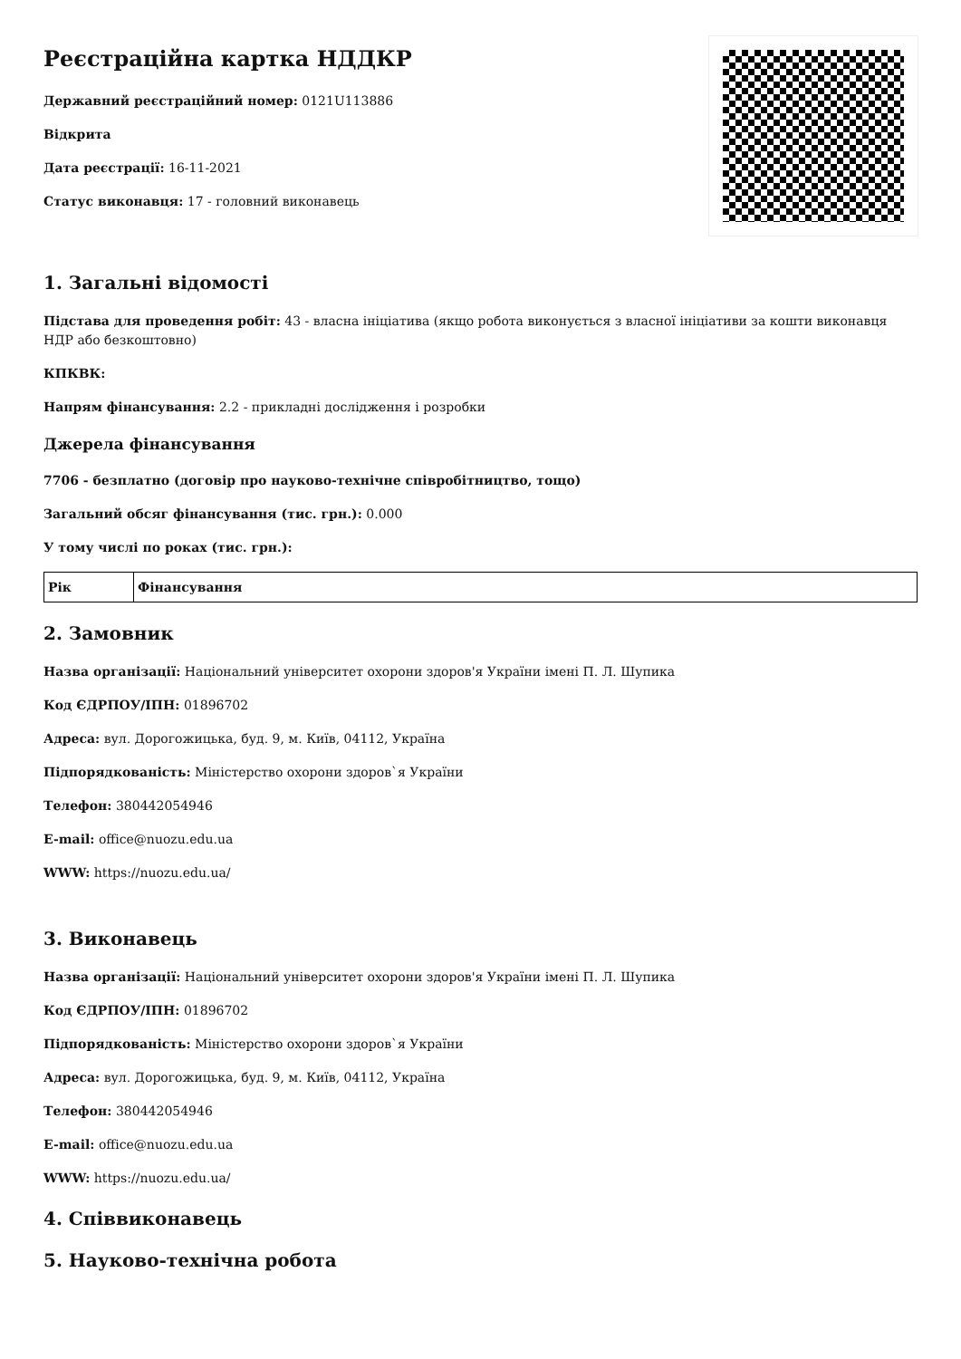Реєстраційна картка НДДКР
Державний реєстраційний номер: 0121U113886
Відкрита
Дата реєстрації: 16-11-2021
Статус виконавця: 17 - головний виконавець
1. Загальні відомості
Підстава для проведення робіт: 43 - власна ініціатива (якщо робота виконується з власної ініціативи за кошти виконавця НДР або безкоштовно)
КПКВК:
Напрям фінансування: 2.2 - прикладні дослідження і розробки
Джерела фінансування
7706 - безплатно (договір про науково-технічне співробітництво, тощо)
Загальний обсяг фінансування (тис. грн.): 0.000
У тому числі по роках (тис. грн.):
| Рік | Фінансування |
| --- | --- |
2. Замовник
Назва організації: Національний університет охорони здоров'я України імені П. Л. Шупика
Код ЄДРПОУ/ІПН: 01896702
Адреса: вул. Дорогожицька, буд. 9, м. Київ, 04112, Україна
Підпорядкованість: Міністерство охорони здоров`я України
Телефон: 380442054946
E-mail: office@nuozu.edu.ua
WWW: https://nuozu.edu.ua/
3. Виконавець
Назва організації: Національний університет охорони здоров'я України імені П. Л. Шупика
Код ЄДРПОУ/ІПН: 01896702
Підпорядкованість: Міністерство охорони здоров`я України
Адреса: вул. Дорогожицька, буд. 9, м. Київ, 04112, Україна
Телефон: 380442054946
E-mail: office@nuozu.edu.ua
WWW: https://nuozu.edu.ua/
4. Співвиконавець
5. Науково-технічна робота